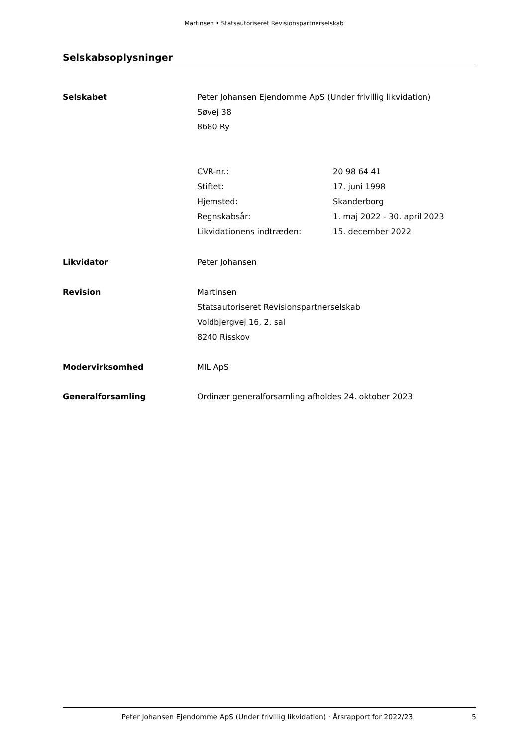Martinsen • Statsautoriseret Revisionspartnerselskab
Selskabsoplysninger
| Selskabet | Peter Johansen Ejendomme ApS (Under frivillig likvidation) | |
| | Søvej 38 | |
| | 8680 Ry | |
| | CVR-nr.: | 20 98 64 41 |
| | Stiftet: | 17. juni 1998 |
| | Hjemsted: | Skanderborg |
| | Regnskabsår: | 1. maj 2022 - 30. april 2023 |
| | Likvidationens indtræden: | 15. december 2022 |
| Likvidator | Peter Johansen | |
| Revision | Martinsen | |
| | Statsautoriseret Revisionspartnerselskab | |
| | Voldbjergvej 16, 2. sal | |
| | 8240 Risskov | |
| Modervirksomhed | MIL ApS | |
| Generalforsamling | Ordinær generalforsamling afholdes 24. oktober 2023 | |
Peter Johansen Ejendomme ApS (Under frivillig likvidation) · Årsrapport for 2022/23 5